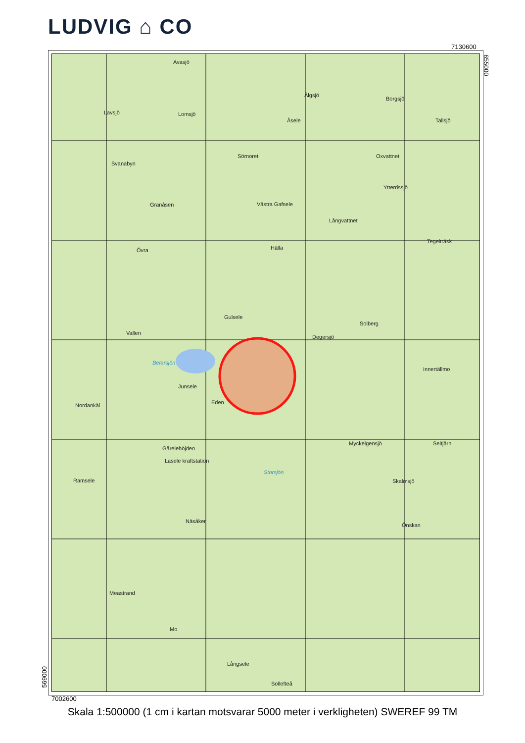LUDVIG ⌂ CO
7130600
Avasjö
Lavsjö Lomsjö
Älgsjö
Borgsjö
Åsele Tallsjö
Sörnoret Oxvattnet
Svanabyn
Ytterrissjö
Granåsen Västra Gafsele
Långvattnet
Tegelträsk
Hälla Övra
Gulsele
Solberg
Vallen
Degersjö
Betarsjön
Innertällmo
Junsele
Eden Nordankäl
Myckelgensjö Seltjärn
Gårelehöjden
Lasele kraftstation
Storsjön
Ramsele Skalmsjö
Näsåker
Önskan
Meastrand
Mo
Långsele
Sollefteå
655000
569000
7002600
Skala 1:500000 (1 cm i kartan motsvarar 5000 meter i verkligheten) SWEREF 99 TM